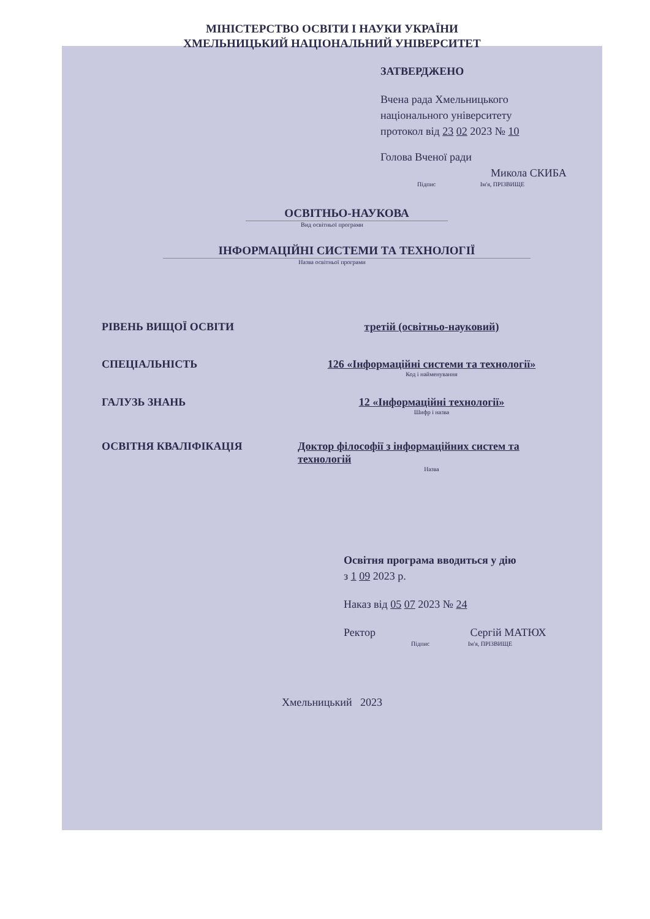МІНІСТЕРСТВО ОСВІТИ І НАУКИ УКРАЇНИ
ХМЕЛЬНИЦЬКИЙ НАЦІОНАЛЬНИЙ УНІВЕРСИТЕТ
ЗАТВЕРДЖЕНО
Вчена рада Хмельницького
національного університету
протокол від 23 02 2023 № 10
Голова Вченої ради
Микола СКИБА
Підпис Ім'я, ПРІЗВИЩЕ
ОСВІТНЬО-НАУКОВА
Вид освітньої програми
ІНФОРМАЦІЙНІ СИСТЕМИ ТА ТЕХНОЛОГІЇ
Назва освітньої програми
РІВЕНЬ ВИЩОЇ ОСВІТИ третій (освітньо-науковий)
СПЕЦІАЛЬНІСТЬ 126 «Інформаційні системи та технології»
Код і найменування
ГАЛУЗЬ ЗНАНЬ 12 «Інформаційні технології»
Шифр і назва
ОСВІТНЯ КВАЛІФІКАЦІЯ Доктор філософії з інформаційних систем та технологій
Назва
Освітня програма вводиться у дію
з 1 09 2023 р.
Наказ від 05 07 2023 № 24
Ректор Сергій МАТЮХ
Підпис Ім'я, ПРІЗВИЩЕ
Хмельницький 2023